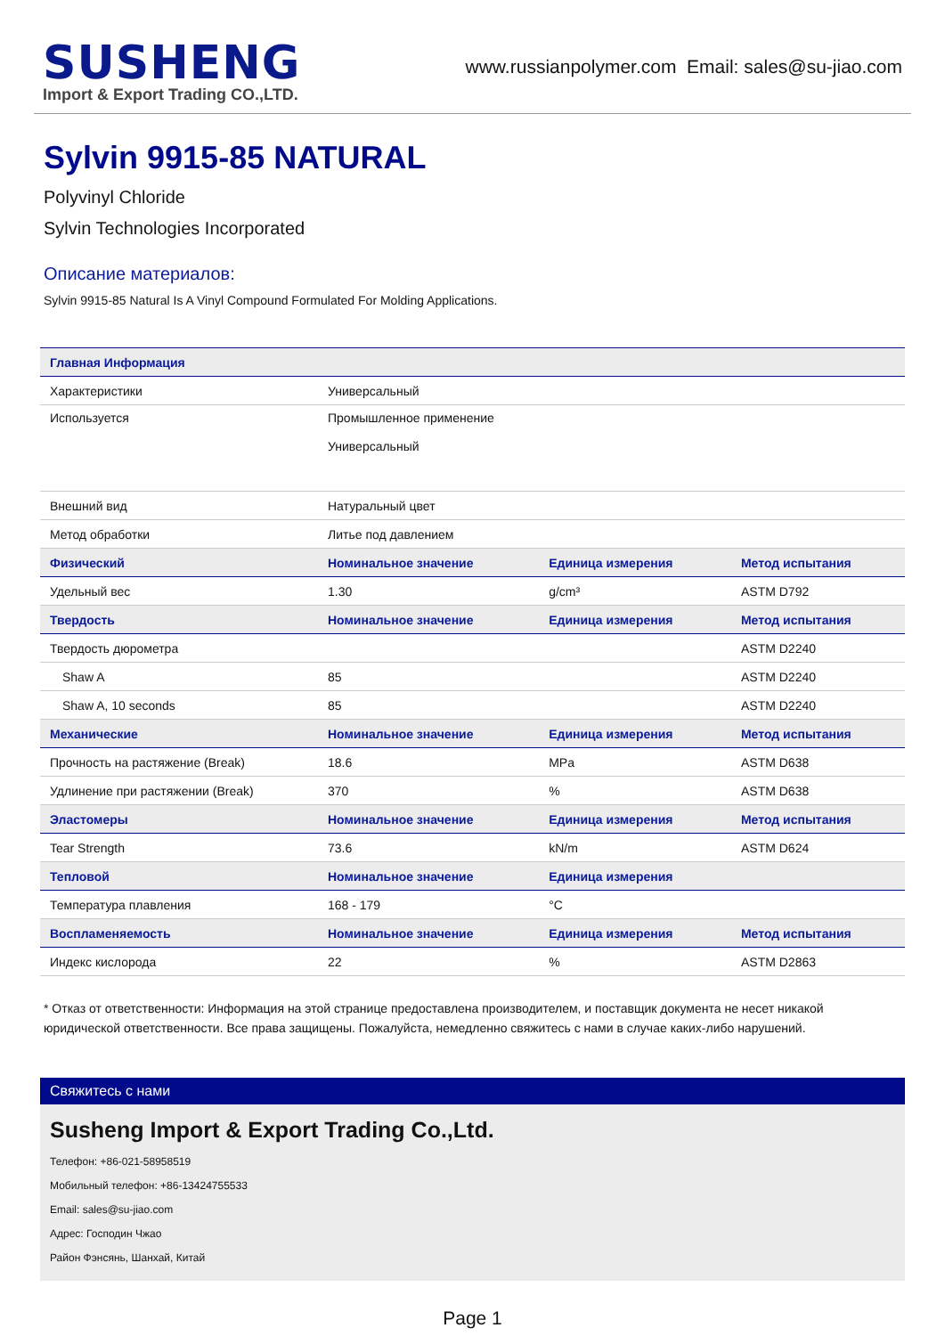SUSHENG
Import & Export Trading CO.,LTD.
www.russianpolymer.com Email: sales@su-jiao.com
Sylvin 9915-85 NATURAL
Polyvinyl Chloride
Sylvin Technologies Incorporated
Описание материалов:
Sylvin 9915-85 Natural Is A Vinyl Compound Formulated For Molding Applications.
| Главная Информация | | | |
| --- | --- | --- | --- |
| Характеристики | Универсальный | | |
| Используется | Промышленное применение Универсальный | | |
| Внешний вид | Натуральный цвет | | |
| Метод обработки | Литье под давлением | | |
| Физический | Номинальное значение | Единица измерения | Метод испытания |
| Удельный вес | 1.30 | g/cm³ | ASTM D792 |
| Твердость | Номинальное значение | Единица измерения | Метод испытания |
| Твердость дюрометра | | | ASTM D2240 |
| Shaw A | 85 | | ASTM D2240 |
| Shaw A, 10 seconds | 85 | | ASTM D2240 |
| Механические | Номинальное значение | Единица измерения | Метод испытания |
| Прочность на растяжение (Break) | 18.6 | MPa | ASTM D638 |
| Удлинение при растяжении (Break) | 370 | % | ASTM D638 |
| Эластомеры | Номинальное значение | Единица измерения | Метод испытания |
| Tear Strength | 73.6 | kN/m | ASTM D624 |
| Тепловой | Номинальное значение | Единица измерения | |
| Температура плавления | 168 - 179 | °C | |
| Воспламеняемость | Номинальное значение | Единица измерения | Метод испытания |
| Индекс кислорода | 22 | % | ASTM D2863 |
* Отказ от ответственности: Информация на этой странице предоставлена производителем, и поставщик документа не несет никакой юридической ответственности. Все права защищены. Пожалуйста, немедленно свяжитесь с нами в случае каких-либо нарушений.
Свяжитесь с нами
Susheng Import & Export Trading Co.,Ltd.
Телефон: +86-021-58958519
Мобильный телефон: +86-13424755533
Email: sales@su-jiao.com
Адрес: Господин Чжао
Район Фэнсянь, Шанхай, Китай
Page 1